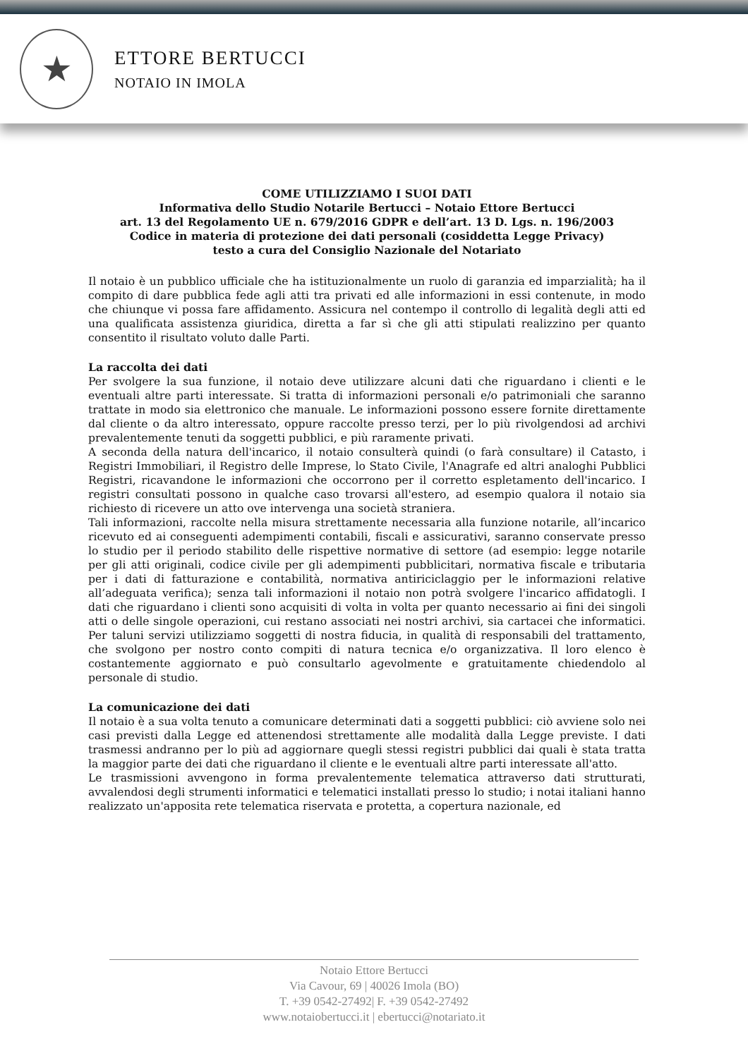★
ETTORE BERTUCCI
NOTAIO IN IMOLA
COME UTILIZZIAMO I SUOI DATI
Informativa dello Studio Notarile Bertucci – Notaio Ettore Bertucci
art. 13 del Regolamento UE n. 679/2016 GDPR e dell’art. 13 D. Lgs. n. 196/2003
Codice in materia di protezione dei dati personali (cosiddetta Legge Privacy)
testo a cura del Consiglio Nazionale del Notariato
Il notaio è un pubblico ufficiale che ha istituzionalmente un ruolo di garanzia ed imparzialità; ha il compito di dare pubblica fede agli atti tra privati ed alle informazioni in essi contenute, in modo che chiunque vi possa fare affidamento. Assicura nel contempo il controllo di legalità degli atti ed una qualificata assistenza giuridica, diretta a far sì che gli atti stipulati realizzino per quanto consentito il risultato voluto dalle Parti.
La raccolta dei dati
Per svolgere la sua funzione, il notaio deve utilizzare alcuni dati che riguardano i clienti e le eventuali altre parti interessate. Si tratta di informazioni personali e/o patrimoniali che saranno trattate in modo sia elettronico che manuale. Le informazioni possono essere fornite direttamente dal cliente o da altro interessato, oppure raccolte presso terzi, per lo più rivolgendosi ad archivi prevalentemente tenuti da soggetti pubblici, e più raramente privati.
A seconda della natura dell'incarico, il notaio consulterà quindi (o farà consultare) il Catasto, i Registri Immobiliari, il Registro delle Imprese, lo Stato Civile, l'Anagrafe ed altri analoghi Pubblici Registri, ricavandone le informazioni che occorrono per il corretto espletamento dell'incarico. I registri consultati possono in qualche caso trovarsi all'estero, ad esempio qualora il notaio sia richiesto di ricevere un atto ove intervenga una società straniera.
Tali informazioni, raccolte nella misura strettamente necessaria alla funzione notarile, all’incarico ricevuto ed ai conseguenti adempimenti contabili, fiscali e assicurativi, saranno conservate presso lo studio per il periodo stabilito delle rispettive normative di settore (ad esempio: legge notarile per gli atti originali, codice civile per gli adempimenti pubblicitari, normativa fiscale e tributaria per i dati di fatturazione e contabilità, normativa antiriciclaggio per le informazioni relative all’adeguata verifica); senza tali informazioni il notaio non potrà svolgere l'incarico affidatogli. I dati che riguardano i clienti sono acquisiti di volta in volta per quanto necessario ai fini dei singoli atti o delle singole operazioni, cui restano associati nei nostri archivi, sia cartacei che informatici. Per taluni servizi utilizziamo soggetti di nostra fiducia, in qualità di responsabili del trattamento, che svolgono per nostro conto compiti di natura tecnica e/o organizzativa. Il loro elenco è costantemente aggiornato e può consultarlo agevolmente e gratuitamente chiedendolo al personale di studio.
La comunicazione dei dati
Il notaio è a sua volta tenuto a comunicare determinati dati a soggetti pubblici: ciò avviene solo nei casi previsti dalla Legge ed attenendosi strettamente alle modalità dalla Legge previste. I dati trasmessi andranno per lo più ad aggiornare quegli stessi registri pubblici dai quali è stata tratta la maggior parte dei dati che riguardano il cliente e le eventuali altre parti interessate all'atto.
Le trasmissioni avvengono in forma prevalentemente telematica attraverso dati strutturati, avvalendosi degli strumenti informatici e telematici installati presso lo studio; i notai italiani hanno realizzato un'apposita rete telematica riservata e protetta, a copertura nazionale, ed
Notaio Ettore Bertucci
Via Cavour, 69 | 40026 Imola (BO)
T. +39 0542-27492| F. +39 0542-27492
www.notaiobertucci.it | ebertucci@notariato.it